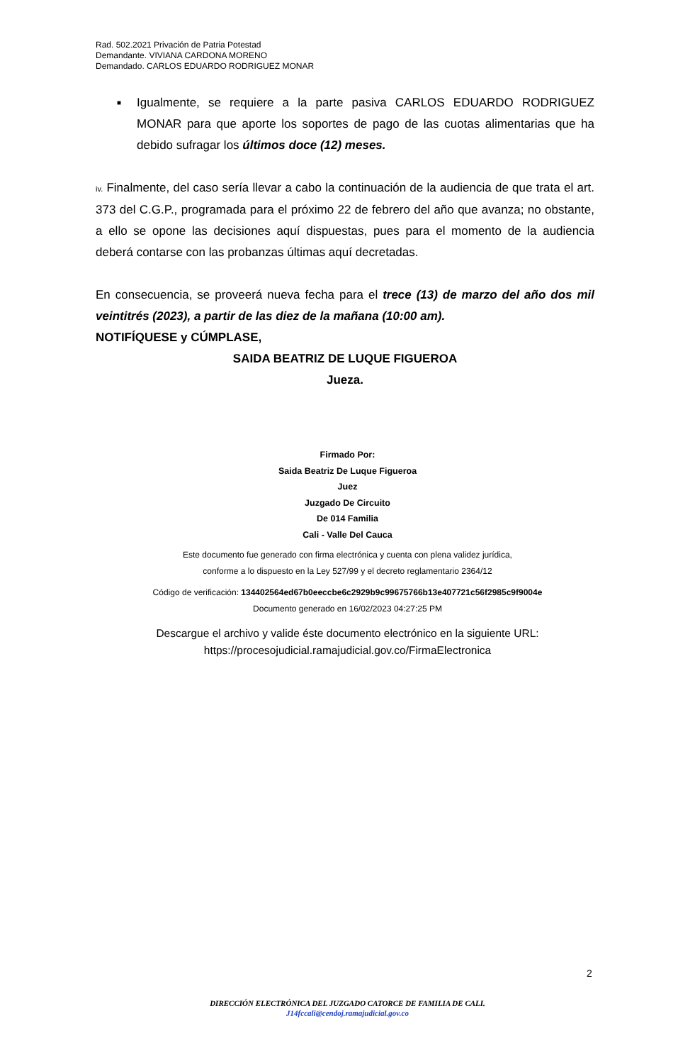Rad. 502.2021 Privación de Patria Potestad
Demandante. VIVIANA CARDONA MORENO
Demandado. CARLOS EDUARDO RODRIGUEZ MONAR
■
Igualmente, se requiere a la parte pasiva CARLOS EDUARDO RODRIGUEZ MONAR para que aporte los soportes de pago de las cuotas alimentarias que ha debido sufragar los últimos doce (12) meses.
iv. Finalmente, del caso sería llevar a cabo la continuación de la audiencia de que trata el art. 373 del C.G.P., programada para el próximo 22 de febrero del año que avanza; no obstante, a ello se opone las decisiones aquí dispuestas, pues para el momento de la audiencia deberá contarse con las probanzas últimas aquí decretadas.
En consecuencia, se proveerá nueva fecha para el trece (13) de marzo del año dos mil veintitrés (2023), a partir de las diez de la mañana (10:00 am).
NOTIFÍQUESE y CÚMPLASE,
SAIDA BEATRIZ DE LUQUE FIGUEROA
Jueza.
Firmado Por:
Saida Beatriz De Luque Figueroa
Juez
Juzgado De Circuito
De 014 Familia
Cali - Valle Del Cauca
Este documento fue generado con firma electrónica y cuenta con plena validez jurídica,
conforme a lo dispuesto en la Ley 527/99 y el decreto reglamentario 2364/12
Código de verificación: 134402564ed67b0eeccbe6c2929b9c99675766b13e407721c56f2985c9f9004e
Documento generado en 16/02/2023 04:27:25 PM
Descargue el archivo y valide éste documento electrónico en la siguiente URL:
https://procesojudicial.ramajudicial.gov.co/FirmaElectronica
2
DIRECCIÓN ELECTRÓNICA DEL JUZGADO CATORCE DE FAMILIA DE CALI.
J14fccali@cendoj.ramajudicial.gov.co